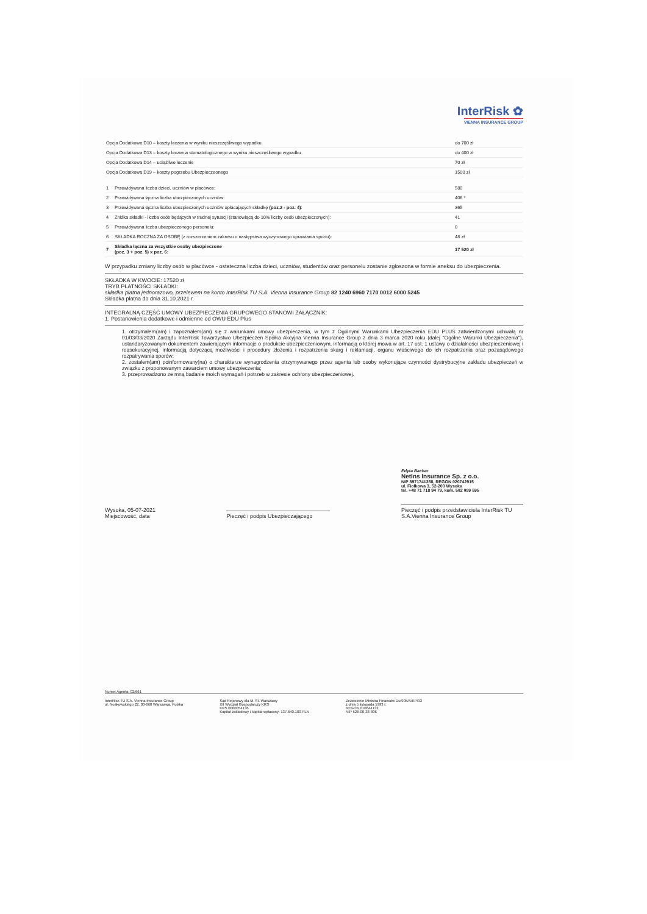InterRisk ✿
VIENNA INSURANCE GROUP
| Opcja Dodatkowa D10 – koszty leczenia w wyniku nieszczęśliwego wypadku | do 700 zł |
| Opcja Dodatkowa D13 – koszty leczenia stomatologicznego w wyniku nieszczęśliwego wypadku | do 400 zł |
| Opcja Dodatkowa D14 – uciążliwe leczenie | 70 zł |
| Opcja Dodatkowa D19 – koszty pogrzebu Ubezpieczeonego | 1500 zł |
| 1 | Przewidywana liczba dzieci, uczniów w placówce: | 580 |
| 2 | Przewidywana łączna liczba ubezpieczonych uczniów: | 406 * |
| 3 | Przewidywana łączna liczba ubezpieczonych uczniów opłacających składkę (poz.2 - poz. 4) : | 365 |
| 4 | Zniżka składki - liczba osób będących w trudnej sytuacji (stanowiącą do 10% liczby osób ubezpieczonych): | 41 |
| 5 | Przewidywana liczba ubezpieczonego personelu: | 0 |
| 6 | SKŁADKA ROCZNA ZA OSOBĘ (z rozszerzeniem zakresu o następstwa wyczynowego uprawiania sportu): | 48 zł |
| 7 | Składka łączna za wszystkie osoby ubezpieczone (poz. 3 + poz. 5) x poz. 6: | 17 520 zł |
W przypadku zmiany liczby osób w placówce - ostateczna liczba dzieci, uczniów, studentów oraz personelu zostanie zgłoszona w formie aneksu do ubezpieczenia.
SKŁADKA W KWOCIE: 17520 zł
TRYB PŁATNOŚCI SKŁADKI:
składka płatna jednorazowo, przelewem na konto InterRisk TU S.A. Vienna Insurance Group 82 1240 6960 7170 0012 6000 5245
Składka płatna do dnia 31.10.2021 r.
INTEGRALNĄ CZĘŚĆ UMOWY UBEZPIECZENIA GRUPOWEGO STANOWI ZAŁĄCZNIK:
1. Postanowienia dodatkowe i odmienne od OWU EDU Plus
1. otrzymałem(am) i zapoznałem(am) się z warunkami umowy ubezpieczenia, w tym z Ogólnymi Warunkami Ubezpieczenia EDU PLUS zatwierdzonymi uchwałą nr 01/03/03/2020 Zarządu InterRisk Towarzystwo Ubezpieczeń Spółka Akcyjna Vienna Insurance Group z dnia 3 marca 2020 roku (dalej "Ogólne Warunki Ubezpieczenia"), ustandaryzowanym dokumentem zawierającym informacje o produkcie ubezpieczeniowym, informacją o której mowa w art. 17 ust. 1 ustawy o działalności ubezpieczeniowej i reasekuracyjnej, informacją dotyczącą możliwości i procedury złożenia i rozpatrzenia skarg i reklamacji, organu właściwego do ich rozpatrzenia oraz pozasądowego rozpatrywania sporów;
2. zostałem(am) poinformowany(na) o charakterze wynagrodzenia otrzymywanego przez agenta lub osoby wykonujące czynności dystrybucyjne zakładu ubezpieczeń w związku z proponowanym zawarciem umowy ubezpieczenia;
3. przeprowadzono ze mną badanie moich wymagań i potrzeb w zakresie ochrony ubezpieczeniowej.
Wysoka, 05-07-2021
Miejscowość, data
Pieczęć i podpis Ubezpieczającego
Edyta Bachar
NetIns Insurance Sp. z o.o.
NIP 8971741358, REGON 020742915
ul. Fiołkowa 3, 52-200 Wysoka
tel. +48 71 718 94 79, kom. 502 099 595
Pieczęć i podpis przedstawiciela InterRisk TU S.A.Vienna Insurance Group
Numer Agenta: 02/661
InterRisk TU S.A. Vienna Insurance Group
ul. Noakowskiego 22, 00-668 Warszawa, Polska
Sąd Rejonowy dla M. St. Warszawy
XII Wydział Gospodarczy KRS
KRS 0000054136
Kapitał zakładowy i kapitał wpłacony: 137.640.100 PLN
Zezwolenie Ministra Finansów Du/905/A/KP/93
z dnia 5 listopada 1993 r.
REGON 010644132
NIP 526-00-38-806